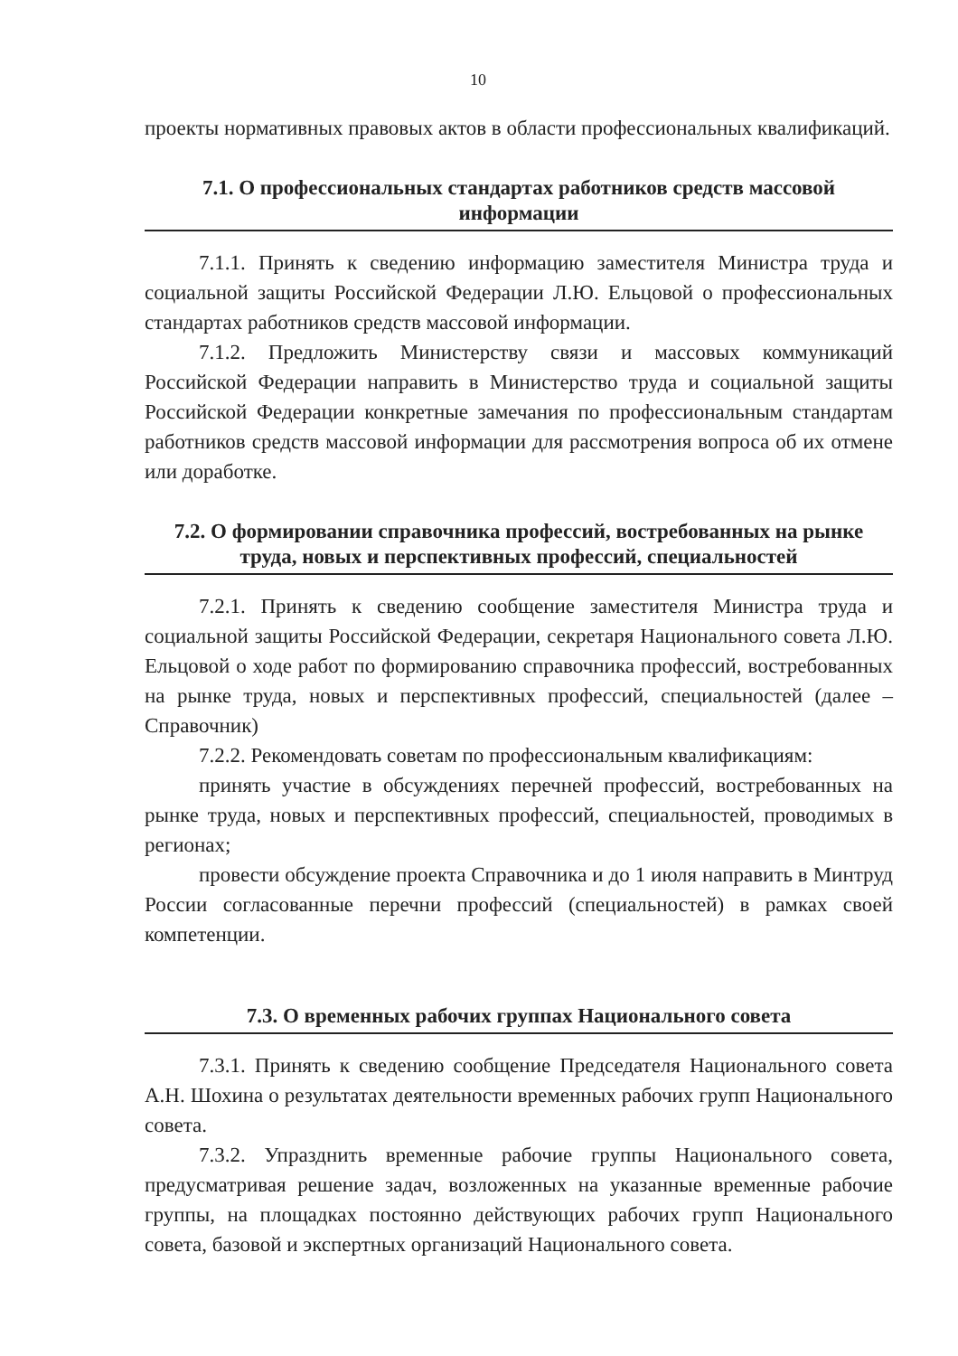10
проекты нормативных правовых актов в области профессиональных квалификаций.
7.1. О профессиональных стандартах работников средств массовой информации
7.1.1. Принять к сведению информацию заместителя Министра труда и социальной защиты Российской Федерации Л.Ю. Ельцовой о профессиональных стандартах работников средств массовой информации.
7.1.2. Предложить Министерству связи и массовых коммуникаций Российской Федерации направить в Министерство труда и социальной защиты Российской Федерации конкретные замечания по профессиональным стандартам работников средств массовой информации для рассмотрения вопроса об их отмене или доработке.
7.2. О формировании справочника профессий, востребованных на рынке труда, новых и перспективных профессий, специальностей
7.2.1. Принять к сведению сообщение заместителя Министра труда и социальной защиты Российской Федерации, секретаря Национального совета Л.Ю. Ельцовой о ходе работ по формированию справочника профессий, востребованных на рынке труда, новых и перспективных профессий, специальностей (далее – Справочник)
7.2.2. Рекомендовать советам по профессиональным квалификациям:
принять участие в обсуждениях перечней профессий, востребованных на рынке труда, новых и перспективных профессий, специальностей, проводимых в регионах;
провести обсуждение проекта Справочника и до 1 июля направить в Минтруд России согласованные перечни профессий (специальностей) в рамках своей компетенции.
7.3. О временных рабочих группах Национального совета
7.3.1. Принять к сведению сообщение Председателя Национального совета А.Н. Шохина о результатах деятельности временных рабочих групп Национального совета.
7.3.2. Упразднить временные рабочие группы Национального совета, предусматривая решение задач, возложенных на указанные временные рабочие группы, на площадках постоянно действующих рабочих групп Национального совета, базовой и экспертных организаций Национального совета.